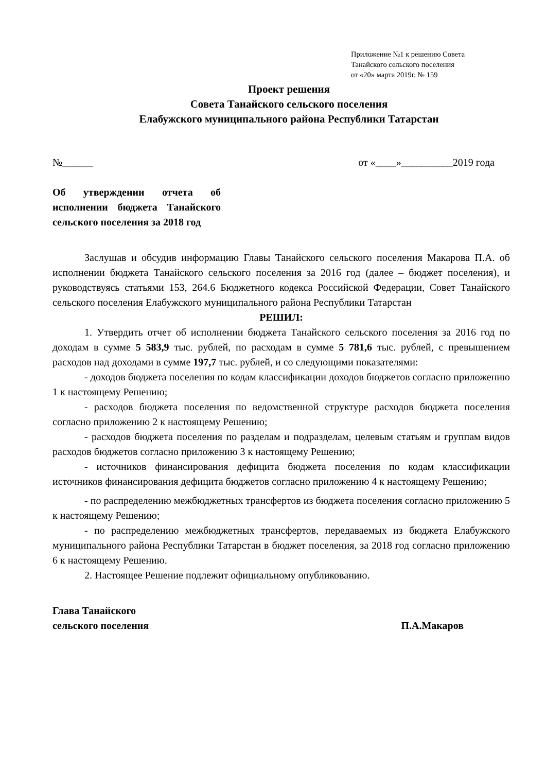Приложение №1 к решению Совета
Танайского сельского поселения
от «20» марта 2019г. № 159
Проект решения
Совета Танайского сельского поселения
Елабужского муниципального района Республики Татарстан
№______ от «____»__________2019 года
Об утверждении отчета об исполнении бюджета Танайского сельского поселения за 2018 год
Заслушав и обсудив информацию Главы Танайского сельского поселения Макарова П.А. об исполнении бюджета Танайского сельского поселения за 2016 год (далее – бюджет поселения), и руководствуясь статьями 153, 264.6 Бюджетного кодекса Российской Федерации, Совет Танайского сельского поселения Елабужского муниципального района Республики Татарстан
РЕШИЛ:
1. Утвердить отчет об исполнении бюджета Танайского сельского поселения за 2016 год по доходам в сумме 5 583,9 тыс. рублей, по расходам в сумме 5 781,6 тыс. рублей, с превышением расходов над доходами в сумме 197,7 тыс. рублей, и со следующими показателями:
- доходов бюджета поселения по кодам классификации доходов бюджетов согласно приложению 1 к настоящему Решению;
- расходов бюджета поселения по ведомственной структуре расходов бюджета поселения согласно приложению 2 к настоящему Решению;
- расходов бюджета поселения по разделам и подразделам, целевым статьям и группам видов расходов бюджетов согласно приложению 3 к настоящему Решению;
- источников финансирования дефицита бюджета поселения по кодам классификации источников финансирования дефицита бюджетов согласно приложению 4 к настоящему Решению;
- по распределению межбюджетных трансфертов из бюджета поселения согласно приложению 5 к настоящему Решению;
- по распределению межбюджетных трансфертов, передаваемых из бюджета Елабужского муниципального района Республики Татарстан в бюджет поселения, за 2018 год согласно приложению 6 к настоящему Решению.
2. Настоящее Решение подлежит официальному опубликованию.
Глава Танайского
сельского поселения
П.А.Макаров